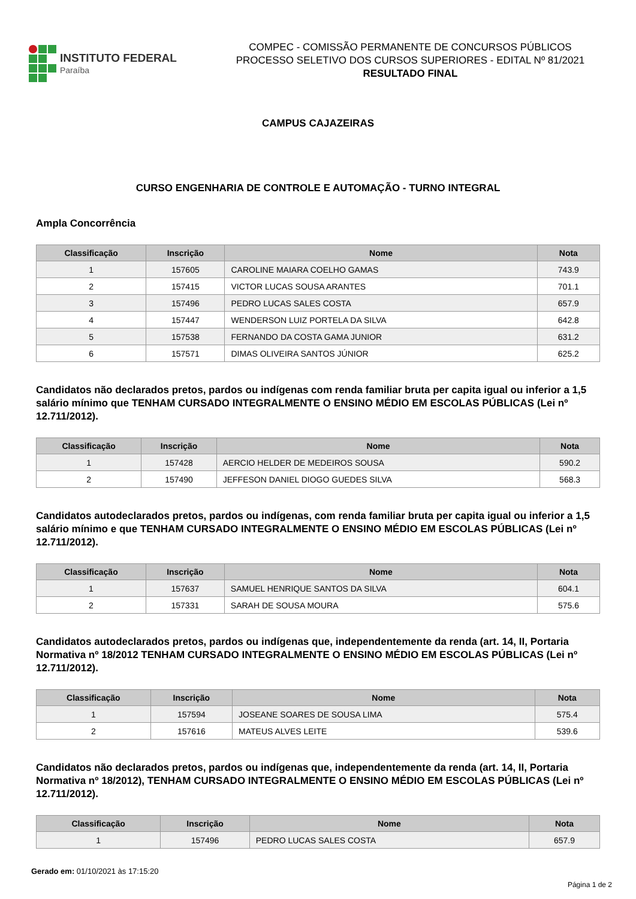INSTITUTO FEDERAL
Paraíba
COMPEC - COMISSÃO PERMANENTE DE CONCURSOS PÚBLICOS
PROCESSO SELETIVO DOS CURSOS SUPERIORES - EDITAL Nº 81/2021
RESULTADO FINAL
CAMPUS CAJAZEIRAS
CURSO ENGENHARIA DE CONTROLE E AUTOMAÇÃO - TURNO INTEGRAL
Ampla Concorrência
| Classificação | Inscrição | Nome | Nota |
| --- | --- | --- | --- |
| 1 | 157605 | CAROLINE MAIARA COELHO GAMAS | 743.9 |
| 2 | 157415 | VICTOR LUCAS SOUSA ARANTES | 701.1 |
| 3 | 157496 | PEDRO LUCAS SALES COSTA | 657.9 |
| 4 | 157447 | WENDERSON LUIZ PORTELA DA SILVA | 642.8 |
| 5 | 157538 | FERNANDO DA COSTA GAMA JUNIOR | 631.2 |
| 6 | 157571 | DIMAS OLIVEIRA SANTOS JÚNIOR | 625.2 |
Candidatos não declarados pretos, pardos ou indígenas com renda familiar bruta per capita igual ou inferior a 1,5 salário mínimo que TENHAM CURSADO INTEGRALMENTE O ENSINO MÉDIO EM ESCOLAS PÚBLICAS (Lei nº 12.711/2012).
| Classificação | Inscrição | Nome | Nota |
| --- | --- | --- | --- |
| 1 | 157428 | AERCIO HELDER DE MEDEIROS SOUSA | 590.2 |
| 2 | 157490 | JEFFESON DANIEL DIOGO GUEDES SILVA | 568.3 |
Candidatos autodeclarados pretos, pardos ou indígenas, com renda familiar bruta per capita igual ou inferior a 1,5 salário mínimo e que TENHAM CURSADO INTEGRALMENTE O ENSINO MÉDIO EM ESCOLAS PÚBLICAS (Lei nº 12.711/2012).
| Classificação | Inscrição | Nome | Nota |
| --- | --- | --- | --- |
| 1 | 157637 | SAMUEL HENRIQUE SANTOS DA SILVA | 604.1 |
| 2 | 157331 | SARAH DE SOUSA MOURA | 575.6 |
Candidatos autodeclarados pretos, pardos ou indígenas que, independentemente da renda (art. 14, II, Portaria Normativa nº 18/2012 TENHAM CURSADO INTEGRALMENTE O ENSINO MÉDIO EM ESCOLAS PÚBLICAS (Lei nº 12.711/2012).
| Classificação | Inscrição | Nome | Nota |
| --- | --- | --- | --- |
| 1 | 157594 | JOSEANE SOARES DE SOUSA LIMA | 575.4 |
| 2 | 157616 | MATEUS ALVES LEITE | 539.6 |
Candidatos não declarados pretos, pardos ou indígenas que, independentemente da renda (art. 14, II, Portaria Normativa nº 18/2012), TENHAM CURSADO INTEGRALMENTE O ENSINO MÉDIO EM ESCOLAS PÚBLICAS (Lei nº 12.711/2012).
| Classificação | Inscrição | Nome | Nota |
| --- | --- | --- | --- |
| 1 | 157496 | PEDRO LUCAS SALES COSTA | 657.9 |
Gerado em: 01/10/2021 às 17:15:20
Página 1 de 2